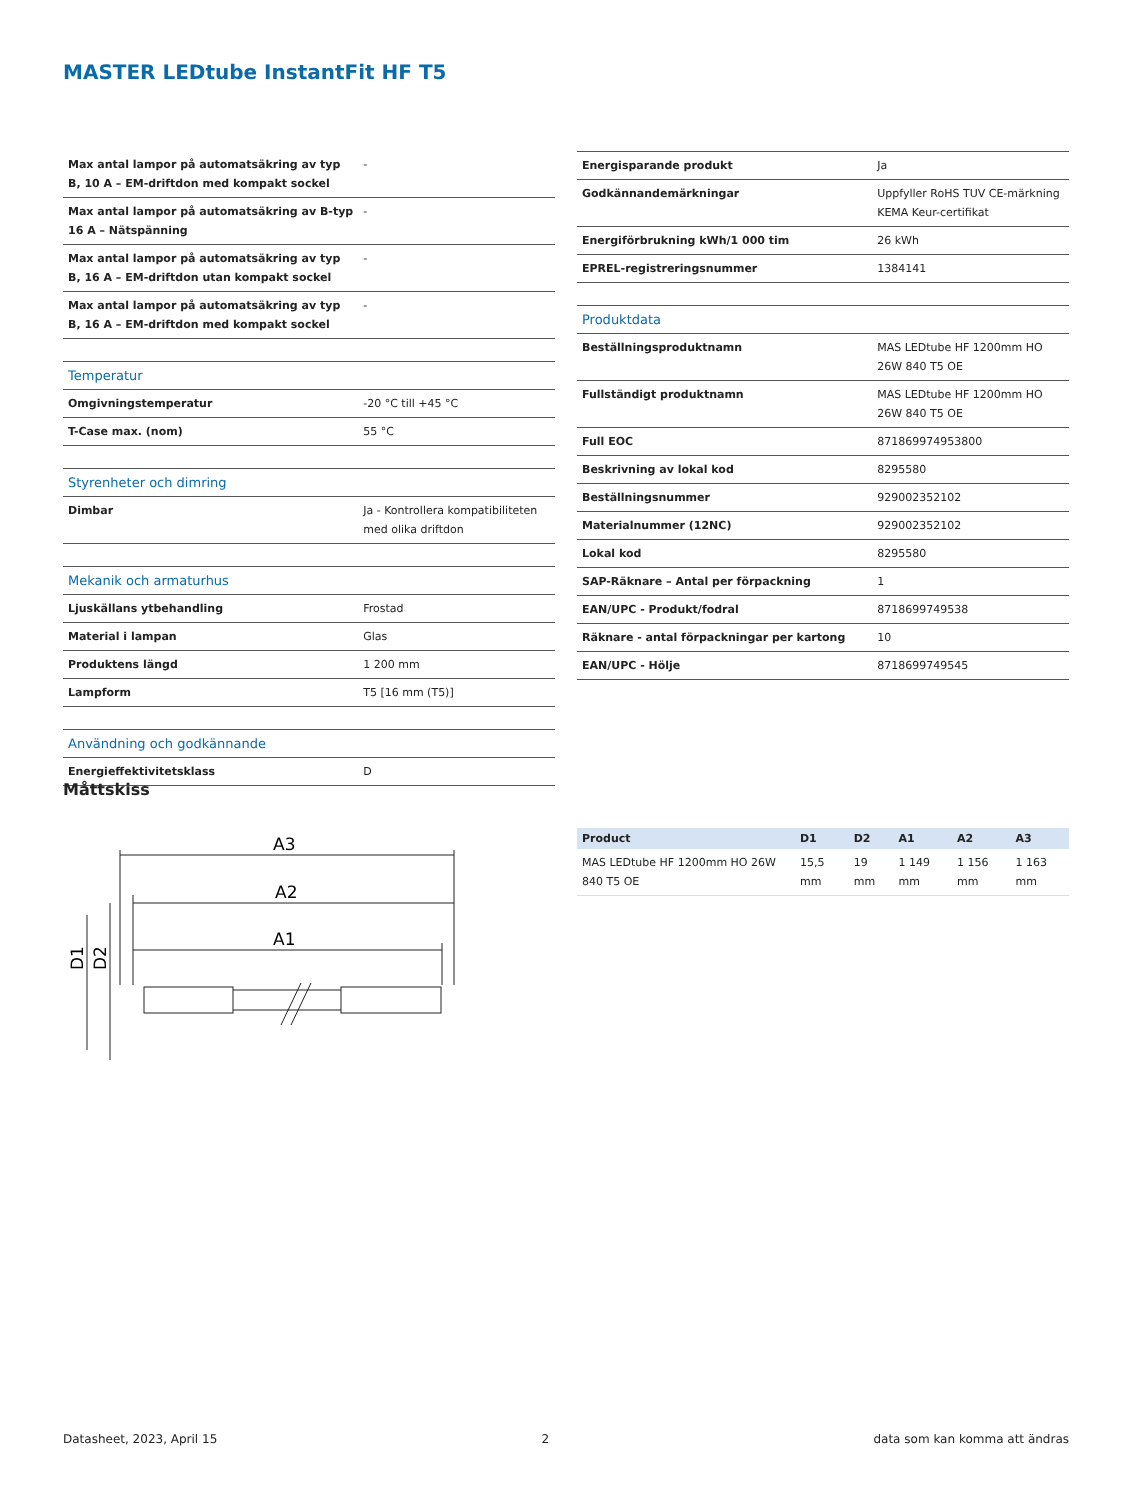MASTER LEDtube InstantFit HF T5
| Max antal lampor på automatsäkring av typ B, 10 A – EM-driftdon med kompakt sockel | - |
| Max antal lampor på automatsäkring av B-typ 16 A – Nätspänning | - |
| Max antal lampor på automatsäkring av typ B, 16 A – EM-driftdon utan kompakt sockel | - |
| Max antal lampor på automatsäkring av typ B, 16 A – EM-driftdon med kompakt sockel | - |
| Temperatur | |
| Omgivningstemperatur | -20 °C till +45 °C |
| T-Case max. (nom) | 55 °C |
| Styrenheter och dimring | |
| Dimbar | Ja - Kontrollera kompatibiliteten med olika driftdon |
| Mekanik och armaturhus | |
| Ljuskällans ytbehandling | Frostad |
| Material i lampan | Glas |
| Produktens längd | 1 200 mm |
| Lampform | T5 [16 mm (T5)] |
| Användning och godkännande | |
| Energieffektivitetsklass | D |
| Energisparande produkt | Ja |
| Godkännandemärkningar | Uppfyller RoHS TUV CE-märkning KEMA Keur-certifikat |
| Energiförbrukning kWh/1 000 tim | 26 kWh |
| EPREL-registreringsnummer | 1384141 |
| Produktdata | |
| Beställningsproduktnamn | MAS LEDtube HF 1200mm HO 26W 840 T5 OE |
| Fullständigt produktnamn | MAS LEDtube HF 1200mm HO 26W 840 T5 OE |
| Full EOC | 871869974953800 |
| Beskrivning av lokal kod | 8295580 |
| Beställningsnummer | 929002352102 |
| Materialnummer (12NC) | 929002352102 |
| Lokal kod | 8295580 |
| SAP-Räknare – Antal per förpackning | 1 |
| EAN/UPC - Produkt/fodral | 8718699749538 |
| Räknare - antal förpackningar per kartong | 10 |
| EAN/UPC - Hölje | 8718699749545 |
Måttskiss
A3
A2
A1
D1
D2
| Product | D1 | D2 | A1 | A2 | A3 |
| --- | --- | --- | --- | --- | --- |
| MAS LEDtube HF 1200mm HO 26W 840 T5 OE | 15,5 mm | 19 mm | 1 149 mm | 1 156 mm | 1 163 mm |
Datasheet, 2023, April 15 2 data som kan komma att ändras